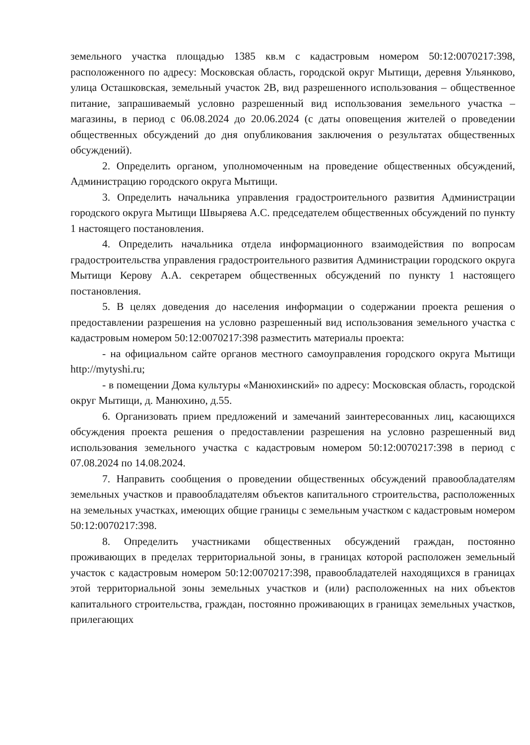земельного участка площадью 1385 кв.м с кадастровым номером 50:12:0070217:398, расположенного по адресу: Московская область, городской округ Мытищи, деревня Ульянково, улица Осташковская, земельный участок 2В, вид разрешенного использования – общественное питание, запрашиваемый условно разрешенный вид использования земельного участка – магазины, в период с 06.08.2024 до 20.06.2024 (с даты оповещения жителей о проведении общественных обсуждений до дня опубликования заключения о результатах общественных обсуждений).
2. Определить органом, уполномоченным на проведение общественных обсуждений, Администрацию городского округа Мытищи.
3. Определить начальника управления градостроительного развития Администрации городского округа Мытищи Швыряева А.С. председателем общественных обсуждений по пункту 1 настоящего постановления.
4. Определить начальника отдела информационного взаимодействия по вопросам градостроительства управления градостроительного развития Администрации городского округа Мытищи Керову А.А. секретарем общественных обсуждений по пункту 1 настоящего постановления.
5. В целях доведения до населения информации о содержании проекта решения о предоставлении разрешения на условно разрешенный вид использования земельного участка с кадастровым номером 50:12:0070217:398 разместить материалы проекта:
- на официальном сайте органов местного самоуправления городского округа Мытищи http://mytyshi.ru;
- в помещении Дома культуры «Манюхинский» по адресу: Московская область, городской округ Мытищи, д. Манюхино, д.55.
6. Организовать прием предложений и замечаний заинтересованных лиц, касающихся обсуждения проекта решения о предоставлении разрешения на условно разрешенный вид использования земельного участка с кадастровым номером 50:12:0070217:398 в период с 07.08.2024 по 14.08.2024.
7. Направить сообщения о проведении общественных обсуждений правообладателям земельных участков и правообладателям объектов капитального строительства, расположенных на земельных участках, имеющих общие границы с земельным участком с кадастровым номером 50:12:0070217:398.
8. Определить участниками общественных обсуждений граждан, постоянно проживающих в пределах территориальной зоны, в границах которой расположен земельный участок с кадастровым номером 50:12:0070217:398, правообладателей находящихся в границах этой территориальной зоны земельных участков и (или) расположенных на них объектов капитального строительства, граждан, постоянно проживающих в границах земельных участков, прилегающих